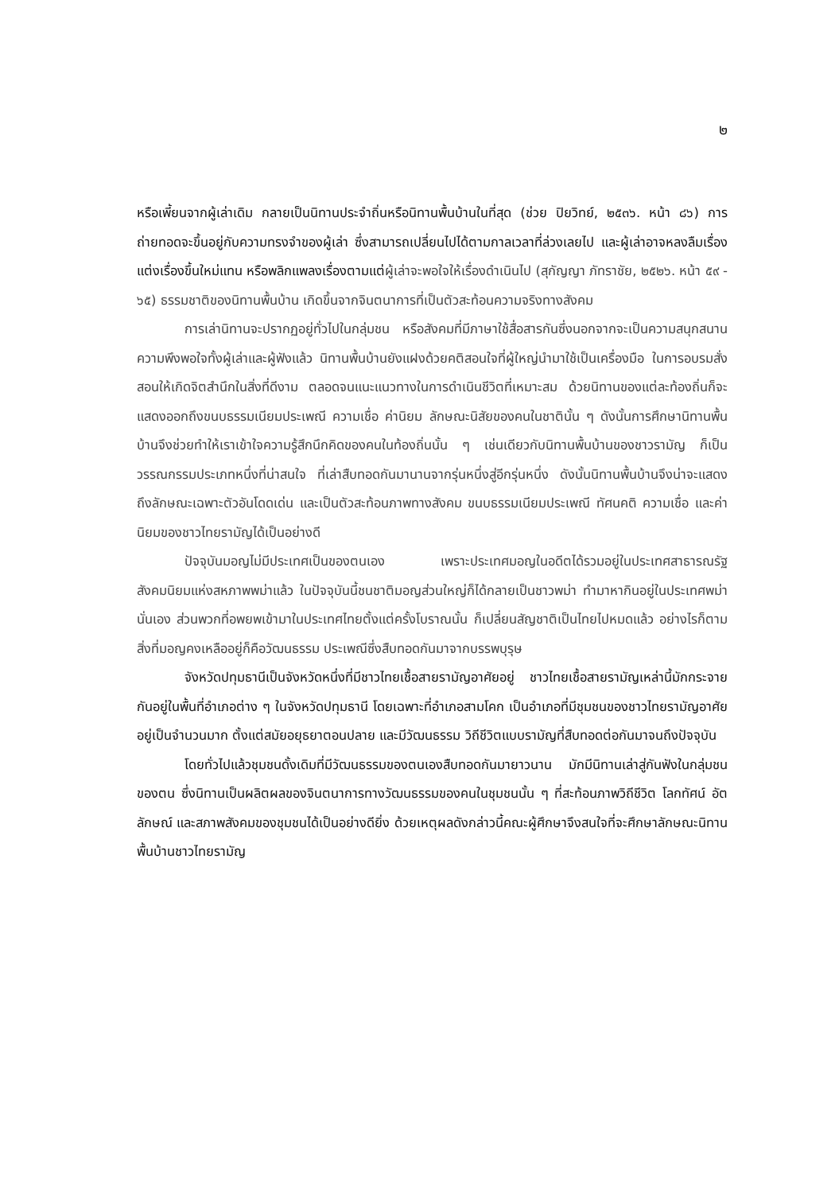๒
หรือเพี้ยนจากผู้เล่าเดิม กลายเป็นนิทานประจำถิ่นหรือนิทานพื้นบ้านในที่สุด (ช่วย ปิยวิทย์, ๒๕๓๖. หน้า ๘๖) การถ่ายทอดจะขึ้นอยู่กับความทรงจำของผู้เล่า ซึ่งสามารถเปลี่ยนไปได้ตามกาลเวลาที่ล่วงเลยไป และผู้เล่าอาจหลงลืมเรื่องแต่งเรื่องขึ้นใหม่แทน หรือพลิกแพลงเรื่องตามแต่ผู้เล่าจะพอใจให้เรื่องดำเนินไป (สุกัญญา ภัทราชัย, ๒๕๒๖. หน้า ๕๙ - ๖๕) ธรรมชาติของนิทานพื้นบ้าน เกิดขึ้นจากจินตนาการที่เป็นตัวสะท้อนความจริงทางสังคม
การเล่านิทานจะปรากฏอยู่ทั่วไปในกลุ่มชน หรือสังคมที่มีภาษาใช้สื่อสารกันซึ่งนอกจากจะเป็นความสนุกสนานความพึงพอใจทั้งผู้เล่าและผู้ฟังแล้ว นิทานพื้นบ้านยังแฝงด้วยคติสอนใจที่ผู้ใหญ่นำมาใช้เป็นเครื่องมือ ในการอบรมสั่งสอนให้เกิดจิตสำนึกในสิ่งที่ดีงาม ตลอดจนแนะแนวทางในการดำเนินชีวิตที่เหมาะสม ด้วยนิทานของแต่ละท้องถิ่นก็จะแสดงออกถึงขนบธรรมเนียมประเพณี ความเชื่อ ค่านิยม ลักษณะนิสัยของคนในชาตินั้น ๆ ดังนั้นการศึกษานิทานพื้นบ้านจึงช่วยทำให้เราเข้าใจความรู้สึกนึกคิดของคนในท้องถิ่นนั้น ๆ เช่นเดียวกับนิทานพื้นบ้านของชาวรามัญ ก็เป็นวรรณกรรมประเภทหนึ่งที่น่าสนใจ ที่เล่าสืบทอดกันมานานจากรุ่นหนึ่งสู่อีกรุ่นหนึ่ง ดังนั้นนิทานพื้นบ้านจึงน่าจะแสดงถึงลักษณะเฉพาะตัวอันโดดเด่น และเป็นตัวสะท้อนภาพทางสังคม ขนบธรรมเนียมประเพณี ทัศนคติ ความเชื่อ และค่านิยมของชาวไทยรามัญได้เป็นอย่างดี
ปัจจุบันมอญไม่มีประเทศเป็นของตนเอง เพราะประเทศมอญในอดีตได้รวมอยู่ในประเทศสาธารณรัฐสังคมนิยมแห่งสหภาพพม่าแล้ว ในปัจจุบันนี้ชนชาติมอญส่วนใหญ่ก็ได้กลายเป็นชาวพม่า ทำมาหากินอยู่ในประเทศพม่านั่นเอง ส่วนพวกที่อพยพเข้ามาในประเทศไทยตั้งแต่ครั้งโบราณนั้น ก็เปลี่ยนสัญชาติเป็นไทยไปหมดแล้ว อย่างไรก็ตามสิ่งที่มอญคงเหลืออยู่ก็คือวัฒนธรรม ประเพณีซึ่งสืบทอดกันมาจากบรรพบุรุษ
จังหวัดปทุมธานีเป็นจังหวัดหนึ่งที่มีชาวไทยเชื้อสายรามัญอาศัยอยู่ ชาวไทยเชื้อสายรามัญเหล่านี้มักกระจายกันอยู่ในพื้นที่อำเภอต่าง ๆ ในจังหวัดปทุมธานี โดยเฉพาะที่อำเภอสามโคก เป็นอำเภอที่มีชุมชนของชาวไทยรามัญอาศัยอยู่เป็นจำนวนมาก ตั้งแต่สมัยอยุธยาตอนปลาย และมีวัฒนธรรม วิถีชีวิตแบบรามัญที่สืบทอดต่อกันมาจนถึงปัจจุบัน
โดยทั่วไปแล้วชุมชนดั้งเดิมที่มีวัฒนธรรมของตนเองสืบทอดกันมายาวนาน มักมีนิทานเล่าสู่กันฟังในกลุ่มชนของตน ซึ่งนิทานเป็นผลิตผลของจินตนาการทางวัฒนธรรมของคนในชุมชนนั้น ๆ ที่สะท้อนภาพวิถีชีวิต โลกทัศน์ อัตลักษณ์ และสภาพสังคมของชุมชนได้เป็นอย่างดียิ่ง ด้วยเหตุผลดังกล่าวนี้คณะผู้ศึกษาจึงสนใจที่จะศึกษาลักษณะนิทานพื้นบ้านชาวไทยรามัญ